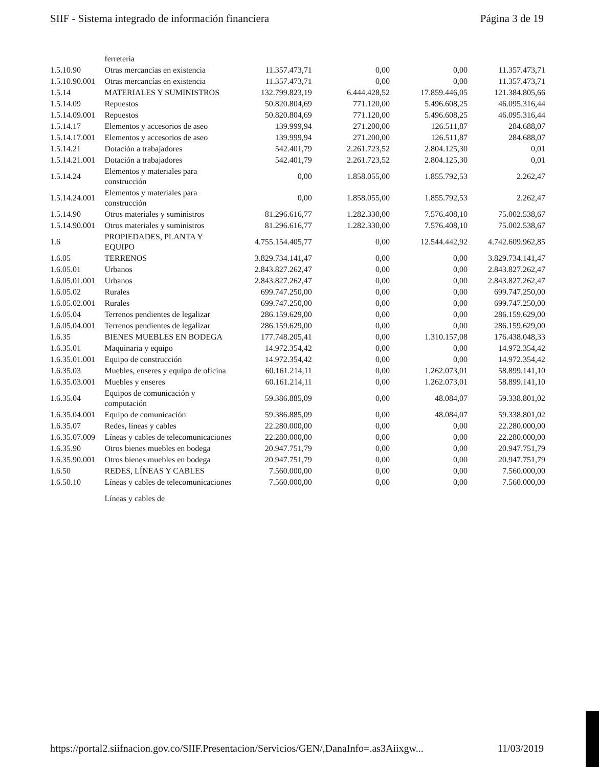SIIF - Sistema integrado de información financiera Página 3 de 19
| | ferretería | | | | |
| 1.5.10.90 | Otras mercancías en existencia | 11.357.473,71 | 0,00 | 0,00 | 11.357.473,71 |
| 1.5.10.90.001 | Otras mercancías en existencia | 11.357.473,71 | 0,00 | 0,00 | 11.357.473,71 |
| 1.5.14 | MATERIALES Y SUMINISTROS | 132.799.823,19 | 6.444.428,52 | 17.859.446,05 | 121.384.805,66 |
| 1.5.14.09 | Repuestos | 50.820.804,69 | 771.120,00 | 5.496.608,25 | 46.095.316,44 |
| 1.5.14.09.001 | Repuestos | 50.820.804,69 | 771.120,00 | 5.496.608,25 | 46.095.316,44 |
| 1.5.14.17 | Elementos y accesorios de aseo | 139.999,94 | 271.200,00 | 126.511,87 | 284.688,07 |
| 1.5.14.17.001 | Elementos y accesorios de aseo | 139.999,94 | 271.200,00 | 126.511,87 | 284.688,07 |
| 1.5.14.21 | Dotación a trabajadores | 542.401,79 | 2.261.723,52 | 2.804.125,30 | 0,01 |
| 1.5.14.21.001 | Dotación a trabajadores | 542.401,79 | 2.261.723,52 | 2.804.125,30 | 0,01 |
| 1.5.14.24 | Elementos y materiales para construcción | 0,00 | 1.858.055,00 | 1.855.792,53 | 2.262,47 |
| 1.5.14.24.001 | Elementos y materiales para construcción | 0,00 | 1.858.055,00 | 1.855.792,53 | 2.262,47 |
| 1.5.14.90 | Otros materiales y suministros | 81.296.616,77 | 1.282.330,00 | 7.576.408,10 | 75.002.538,67 |
| 1.5.14.90.001 | Otros materiales y suministros | 81.296.616,77 | 1.282.330,00 | 7.576.408,10 | 75.002.538,67 |
| 1.6 | PROPIEDADES, PLANTA Y EQUIPO | 4.755.154.405,77 | 0,00 | 12.544.442,92 | 4.742.609.962,85 |
| 1.6.05 | TERRENOS | 3.829.734.141,47 | 0,00 | 0,00 | 3.829.734.141,47 |
| 1.6.05.01 | Urbanos | 2.843.827.262,47 | 0,00 | 0,00 | 2.843.827.262,47 |
| 1.6.05.01.001 | Urbanos | 2.843.827.262,47 | 0,00 | 0,00 | 2.843.827.262,47 |
| 1.6.05.02 | Rurales | 699.747.250,00 | 0,00 | 0,00 | 699.747.250,00 |
| 1.6.05.02.001 | Rurales | 699.747.250,00 | 0,00 | 0,00 | 699.747.250,00 |
| 1.6.05.04 | Terrenos pendientes de legalizar | 286.159.629,00 | 0,00 | 0,00 | 286.159.629,00 |
| 1.6.05.04.001 | Terrenos pendientes de legalizar | 286.159.629,00 | 0,00 | 0,00 | 286.159.629,00 |
| 1.6.35 | BIENES MUEBLES EN BODEGA | 177.748.205,41 | 0,00 | 1.310.157,08 | 176.438.048,33 |
| 1.6.35.01 | Maquinaria y equipo | 14.972.354,42 | 0,00 | 0,00 | 14.972.354,42 |
| 1.6.35.01.001 | Equipo de construcción | 14.972.354,42 | 0,00 | 0,00 | 14.972.354,42 |
| 1.6.35.03 | Muebles, enseres y equipo de oficina | 60.161.214,11 | 0,00 | 1.262.073,01 | 58.899.141,10 |
| 1.6.35.03.001 | Muebles y enseres | 60.161.214,11 | 0,00 | 1.262.073,01 | 58.899.141,10 |
| 1.6.35.04 | Equipos de comunicación y computación | 59.386.885,09 | 0,00 | 48.084,07 | 59.338.801,02 |
| 1.6.35.04.001 | Equipo de comunicación | 59.386.885,09 | 0,00 | 48.084,07 | 59.338.801,02 |
| 1.6.35.07 | Redes, líneas y cables | 22.280.000,00 | 0,00 | 0,00 | 22.280.000,00 |
| 1.6.35.07.009 | Líneas y cables de telecomunicaciones | 22.280.000,00 | 0,00 | 0,00 | 22.280.000,00 |
| 1.6.35.90 | Otros bienes muebles en bodega | 20.947.751,79 | 0,00 | 0,00 | 20.947.751,79 |
| 1.6.35.90.001 | Otros bienes muebles en bodega | 20.947.751,79 | 0,00 | 0,00 | 20.947.751,79 |
| 1.6.50 | REDES, LÍNEAS Y CABLES | 7.560.000,00 | 0,00 | 0,00 | 7.560.000,00 |
| 1.6.50.10 | Líneas y cables de telecomunicaciones | 7.560.000,00 | 0,00 | 0,00 | 7.560.000,00 |
| | Líneas y cables de | | | | |
https://portal2.siifnacion.gov.co/SIIF.Presentacion/Servicios/GEN/,DanaInfo=.as3Aiixgw... 11/03/2019